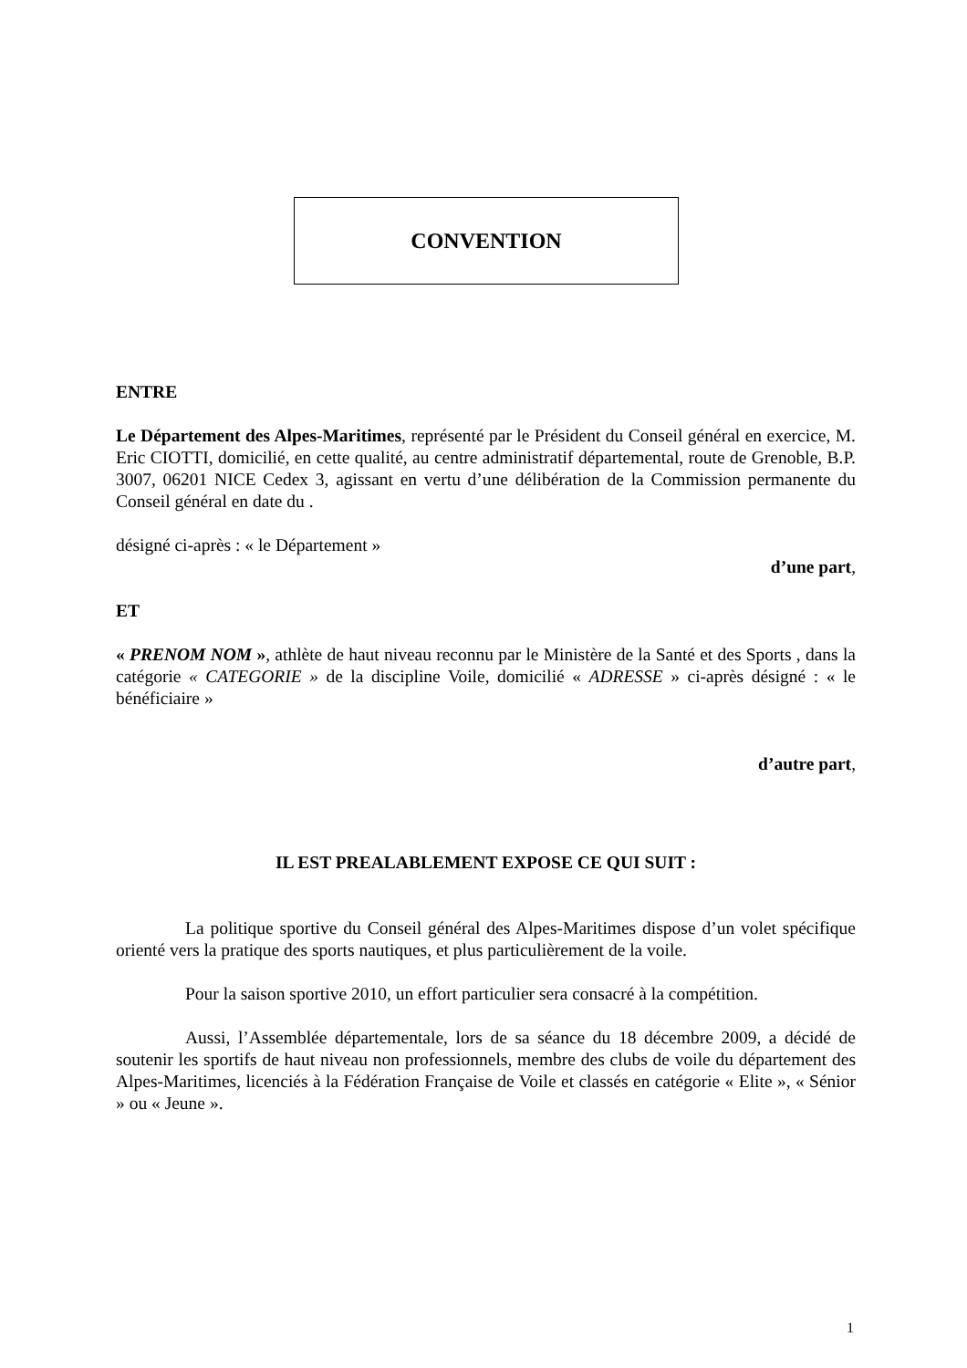CONVENTION
ENTRE
Le Département des Alpes-Maritimes, représenté par le Président du Conseil général en exercice, M. Eric CIOTTI, domicilié, en cette qualité, au centre administratif départemental, route de Grenoble, B.P. 3007, 06201 NICE Cedex 3, agissant en vertu d’une délibération de la Commission permanente du Conseil général en date du .
désigné ci-après : « le Département »
d’une part,
ET
« PRENOM NOM », athlète de haut niveau reconnu par le Ministère de la Santé et des Sports , dans la catégorie « CATEGORIE » de la discipline Voile, domicilié « ADRESSE » ci-après désigné : « le bénéficiaire »
d’autre part,
IL EST PREALABLEMENT EXPOSE CE QUI SUIT :
La politique sportive du Conseil général des Alpes-Maritimes dispose d’un volet spécifique orienté vers la pratique des sports nautiques, et plus particulièrement de la voile.
Pour la saison sportive 2010, un effort particulier sera consacré à la compétition.
Aussi, l’Assemblée départementale, lors de sa séance du 18 décembre 2009, a décidé de soutenir les sportifs de haut niveau non professionnels, membre des clubs de voile du département des Alpes-Maritimes, licenciés à la Fédération Française de Voile et classés en catégorie « Elite », « Sénior » ou « Jeune ».
1